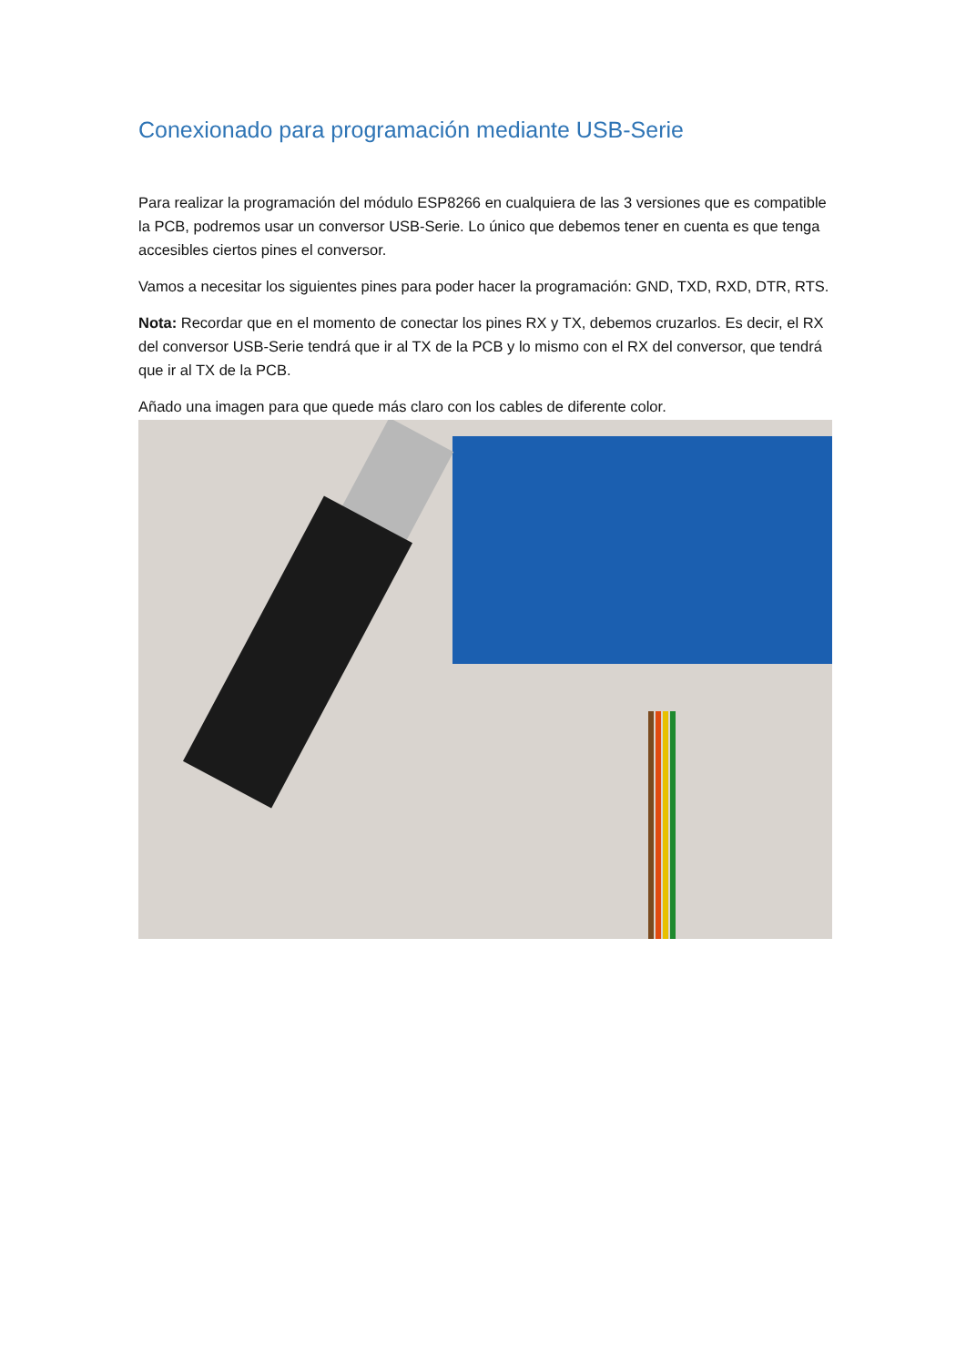Conexionado para programación mediante USB-Serie
Para realizar la programación del módulo ESP8266 en cualquiera de las 3 versiones que es compatible la PCB, podremos usar un conversor USB-Serie. Lo único que debemos tener en cuenta es que tenga accesibles ciertos pines el conversor.
Vamos a necesitar los siguientes pines para poder hacer la programación: GND, TXD, RXD, DTR, RTS.
Nota: Recordar que en el momento de conectar los pines RX y TX, debemos cruzarlos. Es decir, el RX del conversor USB-Serie tendrá que ir al TX de la PCB y lo mismo con el RX del conversor, que tendrá que ir al TX de la PCB.
Añado una imagen para que quede más claro con los cables de diferente color.